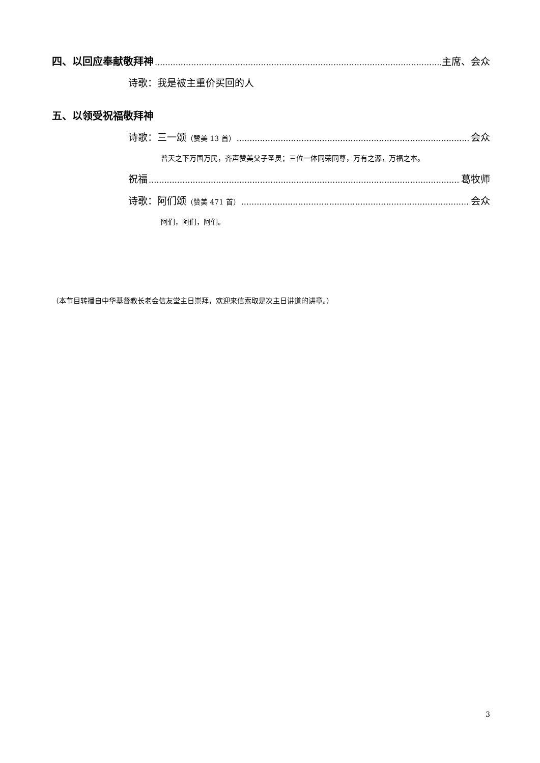四、以回应奉献敬拜神 主席、会众
诗歌：我是被主重价买回的人
五、以领受祝福敬拜神
诗歌：三一颂 （赞美 13 首） 会众
普天之下万国万民，齐声赞美父子圣灵；三位一体同荣同尊，万有之源，万福之本。
祝福 葛牧师
诗歌：阿们颂 （赞美 471 首） 会众
阿们，阿们，阿们。
（本节目转播自中华基督教长老会信友堂主日崇拜，欢迎来信索取是次主日讲道的讲章。）
3